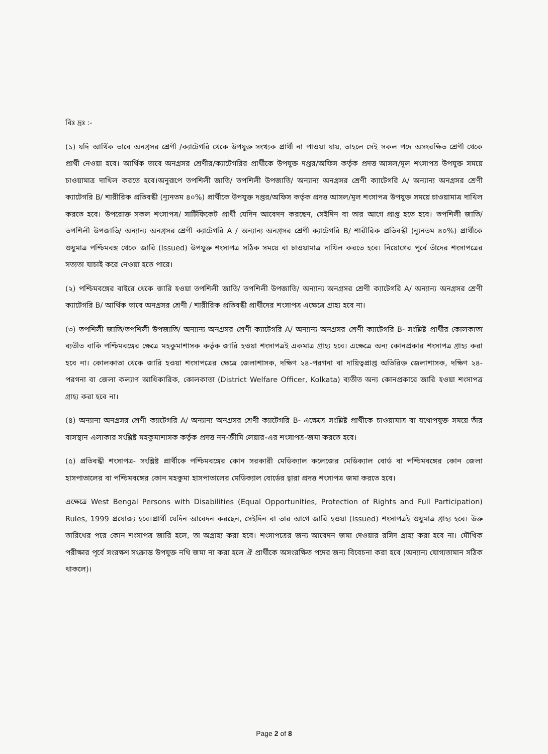বিঃ দ্রঃ :-
(১) যদি আর্থিক ভাবে অনগ্রসর শ্রেণী /ক্যাটেগরি থেকে উপযুক্ত সংখ্যক প্রার্থী না পাওয়া যায়, তাহলে সেই সকল পদে অসংরক্ষিত শ্রেণী থেকে প্রার্থী নেওয়া হবে। আর্থিক ভাবে অনগ্রসর শ্রেণীর/ক্যাটেগরির প্রার্থীকে উপযুক্ত দপ্তর/অফিস কর্তৃক প্রদত্ত আসল/মূল শংসাপত্র উপযুক্ত সময়ে চাওয়ামাত্র দাখিল করতে হবে।অনুরূপে তপশিলী জাতি/ তপশিলী উপজাতি/ অন্যান্য অনগ্রসর শ্রেণী ক্যাটেগরি A/ অন্যান্য অনগ্রসর শ্রেণী ক্যাটেগরি B/ শারীরিক প্রতিবন্ধী (ন্যূনতম ৪০%) প্রার্থীকে উপযুক্ত দপ্তর/অফিস কর্তৃক প্রদত্ত আসল/মূল শংসাপত্র উপযুক্ত সময়ে চাওয়ামাত্র দাখিল করতে হবে। উপরোক্ত সকল শংসাপত্র/ সার্টিফিকেট প্রার্থী যেদিন আবেদন করছেন, সেইদিন বা তার আগে প্রাপ্ত হতে হবে। তপশিলী জাতি/ তপশিলী উপজাতি/ অন্যান্য অনগ্রসর শ্রেণী ক্যাটেগরি A / অন্যান্য অনগ্রসর শ্রেণী ক্যাটেগরি B/ শারীরিক প্রতিবন্ধী (ন্যূনতম ৪০%) প্রার্থীকে শুধুমাত্র পশ্চিমবঙ্গ থেকে জারি (Issued) উপযুক্ত শংসাপত্র সঠিক সময়ে বা চাওয়ামাত্র দাখিল করতে হবে। নিয়োগের পূর্বে তাঁদের শংসাপত্রের সত্যতা যাচাই করে নেওয়া হতে পারে।
(২) পশ্চিমবঙ্গের বাইরে থেকে জারি হওয়া তপশিলী জাতি/ তপশিলী উপজাতি/ অন্যান্য অনগ্রসর শ্রেণী ক্যাটেগরি A/ অন্যান্য অনগ্রসর শ্রেণী ক্যাটেগরি B/ আর্থিক ভাবে অনগ্রসর শ্রেণী / শারীরিক প্রতিবন্ধী প্রার্থীদের শংসাপত্র এক্ষেত্রে গ্রাহ্য হবে না।
(৩) তপশিলী জাতি/তপশিলী উপজাতি/ অন্যান্য অনগ্রসর শ্রেণী ক্যাটেগরি A/ অন্যান্য অনগ্রসর শ্রেণী ক্যাটেগরি B- সংশ্লিষ্ট প্রার্থীর কোলকাতা ব্যতীত বাকি পশ্চিমবঙ্গের ক্ষেত্রে মহকুমাশাসক কর্তৃক জারি হওয়া শংসাপত্রই একমাত্র গ্রাহ্য হবে। এক্ষেত্রে অন্য কোনপ্রকার শংসাপত্র গ্রাহ্য করা হবে না। কোলকাতা থেকে জারি হওয়া শংসাপত্রের ক্ষেত্রে জেলাশাসক, দক্ষিণ ২৪-পরগনা বা দায়িত্বপ্রাপ্ত অতিরিক্ত জেলাশাসক, দক্ষিণ ২৪-পরগনা বা জেলা কল্যাণ আধিকারিক, কোলকাতা (District Welfare Officer, Kolkata) ব্যতীত অন্য কোনপ্রকারে জারি হওয়া শংসাপত্র গ্রাহ্য করা হবে না।
(৪) অন্যান্য অনগ্রসর শ্রেণী ক্যাটেগরি A/ অন্যান্য অনগ্রসর শ্রেণী ক্যাটেগরি B- এক্ষেত্রে সংশ্লিষ্ট প্রার্থীকে চাওয়ামাত্র বা যথোপযুক্ত সময়ে তাঁর বাসস্থান এলাকার সংশ্লিষ্ট মহকুমাশাসক কর্তৃক প্রদত্ত নন-ক্রীমি লেয়ার-এর শংসাপত্র-জমা করতে হবে।
(৫) প্রতিবন্ধী শংসাপত্র- সংশ্লিষ্ট প্রার্থীকে পশ্চিমবঙ্গের কোন সরকারী মেডিক্যাল কলেজের মেডিক্যাল বোর্ড বা পশ্চিমবঙ্গের কোন জেলা হাসপাতালের বা পশ্চিমবঙ্গের কোন মহকুমা হাসপাতালের মেডিক্যাল বোর্ডের দ্বারা প্রদত্ত শংসাপত্র জমা করতে হবে।
এক্ষেত্রে West Bengal Persons with Disabilities (Equal Opportunities, Protection of Rights and Full Participation) Rules, 1999 প্রযোজ্য হবে।প্রার্থী যেদিন আবেদন করছেন, সেইদিন বা তার আগে জারি হওয়া (Issued) শংসাপত্রই শুধুমাত্র গ্রাহ্য হবে। উক্ত তারিখের পরে কোন শংসাপত্র জারি হলে, তা অগ্রাহ্য করা হবে। শংসাপত্রের জন্য আবেদন জমা দেওয়ার রসিদ গ্রাহ্য করা হবে না। মৌখিক পরীক্ষার পূর্বে সংরক্ষণ সংক্রান্ত উপযুক্ত নথি জমা না করা হলে ঐ প্রার্থীকে অসংরক্ষিত পদের জন্য বিবেচনা করা হবে (অন্যান্য যোগ্যতামান সঠিক থাকলে)।
Page 2 of 8